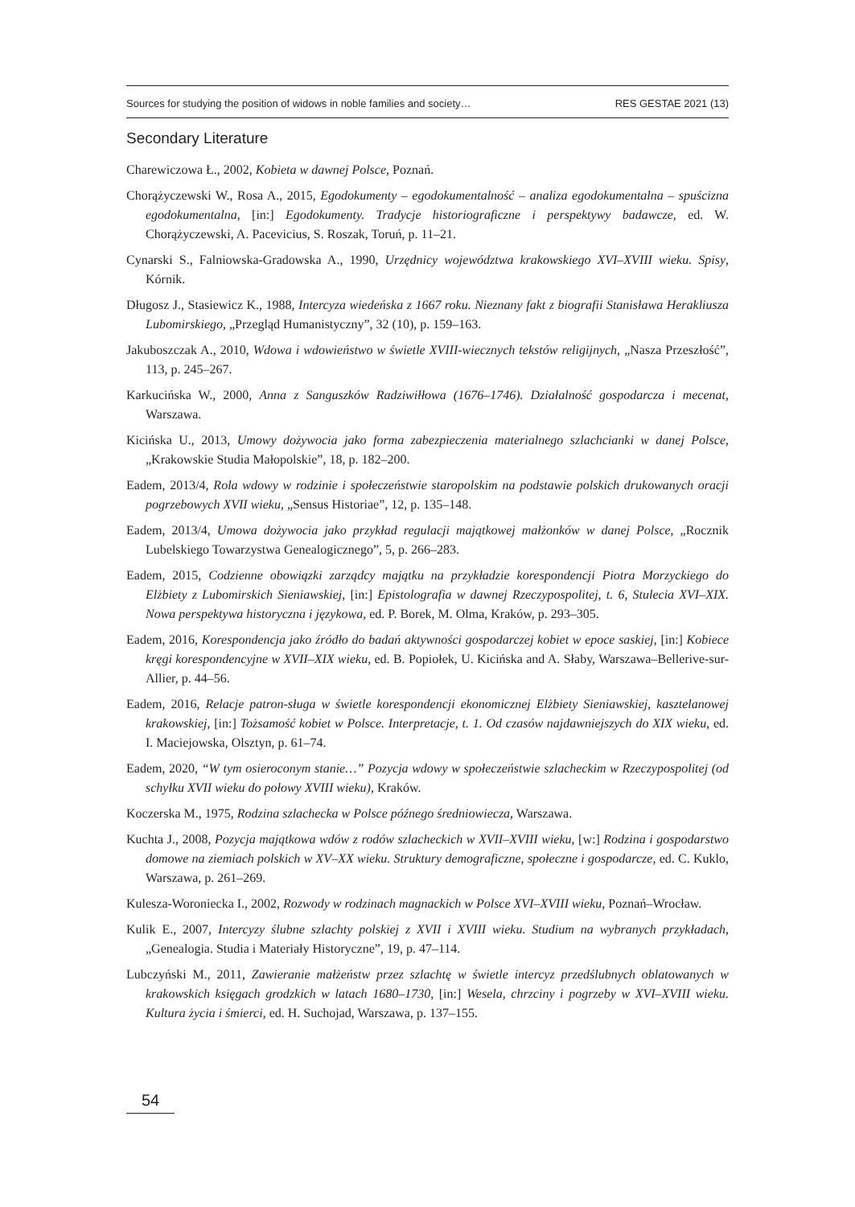Sources for studying the position of widows in noble families and society… RES GESTAE 2021 (13)
Secondary Literature
Charewiczowa Ł., 2002, Kobieta w dawnej Polsce, Poznań.
Chorążyczewski W., Rosa A., 2015, Egodokumenty – egodokumentalność – analiza egodokumentalna – spuścizna egodokumentalna, [in:] Egodokumenty. Tradycje historiograficzne i perspektywy badawcze, ed. W. Chorążyczewski, A. Pacevicius, S. Roszak, Toruń, p. 11–21.
Cynarski S., Falniowska-Gradowska A., 1990, Urzędnicy województwa krakowskiego XVI–XVIII wieku. Spisy, Kórnik.
Długosz J., Stasiewicz K., 1988, Intercyza wiedeńska z 1667 roku. Nieznany fakt z biografii Stanisława Herakliusza Lubomirskiego, „Przegląd Humanistyczny”, 32 (10), p. 159–163.
Jakuboszczak A., 2010, Wdowa i wdowieństwo w świetle XVIII-wiecznych tekstów religijnych, „Nasza Przeszłość”, 113, p. 245–267.
Karkucińska W., 2000, Anna z Sanguszków Radziwiłłowa (1676–1746). Działalność gospodarcza i mecenat, Warszawa.
Kicińska U., 2013, Umowy dożywocia jako forma zabezpieczenia materialnego szlachcianki w danej Polsce, „Krakowskie Studia Małopolskie”, 18, p. 182–200.
Eadem, 2013/4, Rola wdowy w rodzinie i społeczeństwie staropolskim na podstawie polskich drukowanych oracji pogrzebowych XVII wieku, „Sensus Historiae”, 12, p. 135–148.
Eadem, 2013/4, Umowa dożywocia jako przykład regulacji majątkowej małżonków w danej Polsce, „Rocznik Lubelskiego Towarzystwa Genealogicznego”, 5, p. 266–283.
Eadem, 2015, Codzienne obowiązki zarządcy majątku na przykładzie korespondencji Piotra Morzyckiego do Elżbiety z Lubomirskich Sieniawskiej, [in:] Epistolografia w dawnej Rzeczypospolitej, t. 6, Stulecia XVI–XIX. Nowa perspektywa historyczna i językowa, ed. P. Borek, M. Olma, Kraków, p. 293–305.
Eadem, 2016, Korespondencja jako źródło do badań aktywności gospodarczej kobiet w epoce saskiej, [in:] Kobiece kręgi korespondencyjne w XVII–XIX wieku, ed. B. Popiołek, U. Kicińska and A. Słaby, Warszawa–Bellerive-sur-Allier, p. 44–56.
Eadem, 2016, Relacje patron-sługa w świetle korespondencji ekonomicznej Elżbiety Sieniawskiej, kasztelanowej krakowskiej, [in:] Tożsamość kobiet w Polsce. Interpretacje, t. 1. Od czasów najdawniejszych do XIX wieku, ed. I. Maciejowska, Olsztyn, p. 61–74.
Eadem, 2020, “W tym osieroconym stanie…” Pozycja wdowy w społeczeństwie szlacheckim w Rzeczypospolitej (od schyłku XVII wieku do połowy XVIII wieku), Kraków.
Koczerska M., 1975, Rodzina szlachecka w Polsce późnego średniowiecza, Warszawa.
Kuchta J., 2008, Pozycja majątkowa wdów z rodów szlacheckich w XVII–XVIII wieku, [w:] Rodzina i gospodarstwo domowe na ziemiach polskich w XV–XX wieku. Struktury demograficzne, społeczne i gospodarcze, ed. C. Kuklo, Warszawa, p. 261–269.
Kulesza-Woroniecka I., 2002, Rozwody w rodzinach magnackich w Polsce XVI–XVIII wieku, Poznań–Wrocław.
Kulik E., 2007, Intercyzy ślubne szlachty polskiej z XVII i XVIII wieku. Studium na wybranych przykładach, „Genealogia. Studia i Materiały Historyczne”, 19, p. 47–114.
Lubczyński M., 2011, Zawieranie małżeństw przez szlachtę w świetle intercyz przedślubnych oblatowanych w krakowskich księgach grodzkich w latach 1680–1730, [in:] Wesela, chrzciny i pogrzeby w XVI–XVIII wieku. Kultura życia i śmierci, ed. H. Suchojad, Warszawa, p. 137–155.
54